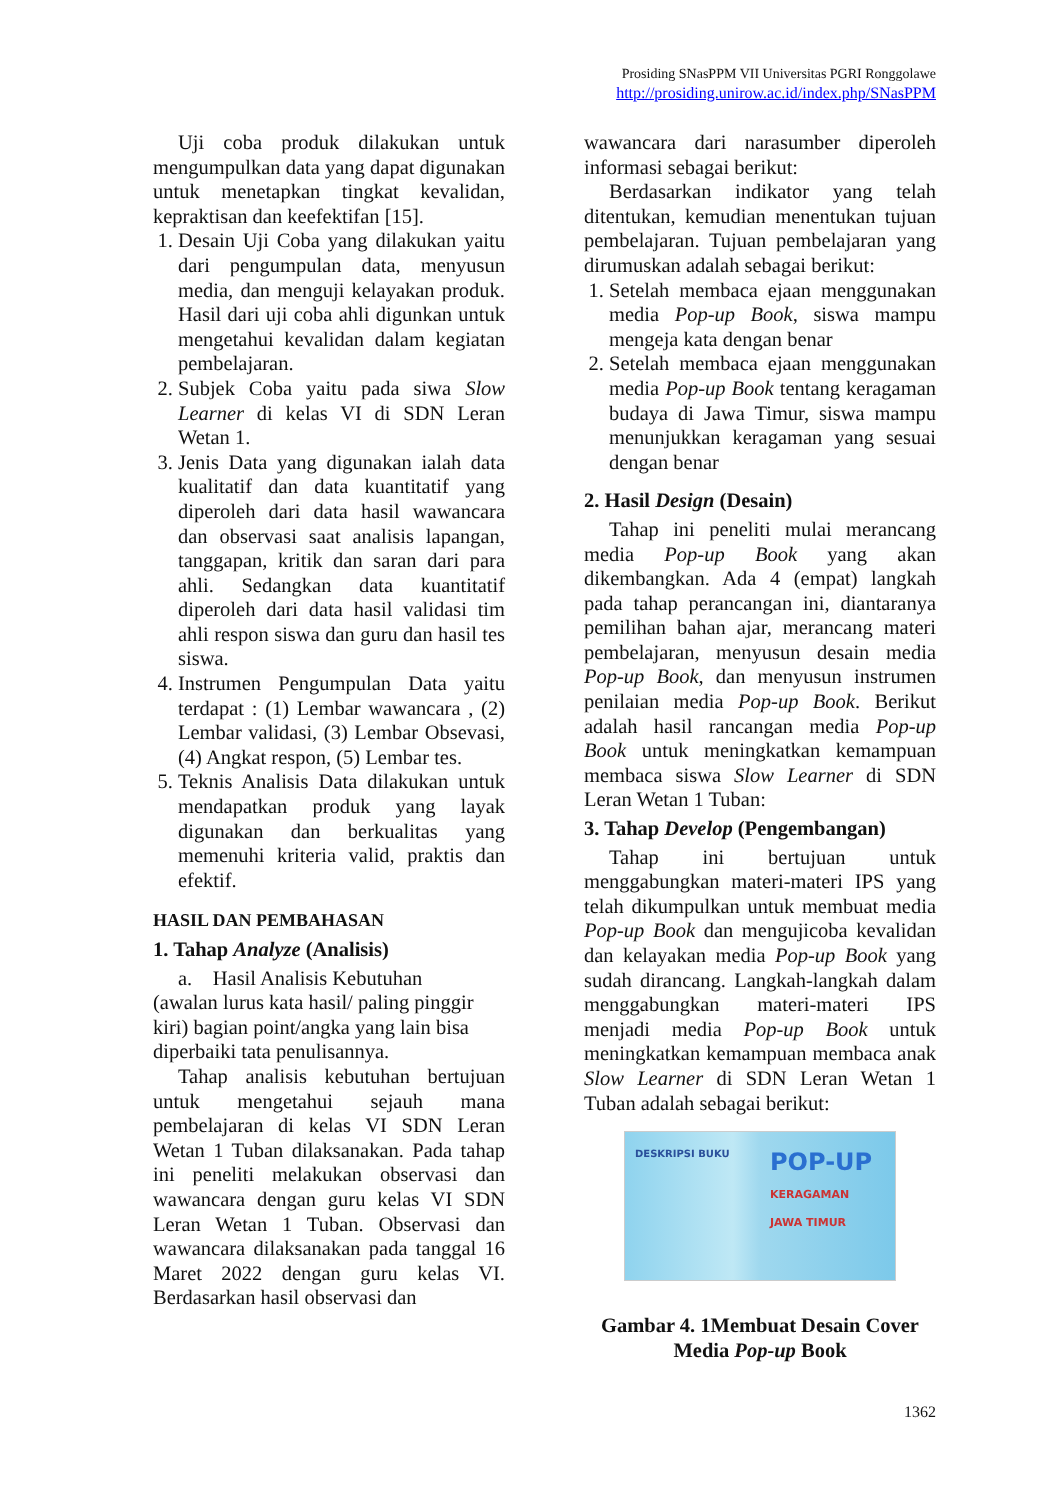Prosiding SNasPPM VII Universitas PGRI Ronggolawe
http://prosiding.unirow.ac.id/index.php/SNasPPM
Uji coba produk dilakukan untuk mengumpulkan data yang dapat digunakan untuk menetapkan tingkat kevalidan, kepraktisan dan keefektifan [15].
1. Desain Uji Coba yang dilakukan yaitu dari pengumpulan data, menyusun media, dan menguji kelayakan produk. Hasil dari uji coba ahli digunkan untuk mengetahui kevalidan dalam kegiatan pembelajaran.
2. Subjek Coba yaitu pada siwa Slow Learner di kelas VI di SDN Leran Wetan 1.
3. Jenis Data yang digunakan ialah data kualitatif dan data kuantitatif yang diperoleh dari data hasil wawancara dan observasi saat analisis lapangan, tanggapan, kritik dan saran dari para ahli. Sedangkan data kuantitatif diperoleh dari data hasil validasi tim ahli respon siswa dan guru dan hasil tes siswa.
4. Instrumen Pengumpulan Data yaitu terdapat : (1) Lembar wawancara , (2) Lembar validasi, (3) Lembar Obsevasi, (4) Angkat respon, (5) Lembar tes.
5. Teknis Analisis Data dilakukan untuk mendapatkan produk yang layak digunakan dan berkualitas yang memenuhi kriteria valid, praktis dan efektif.
HASIL DAN PEMBAHASAN
1. Tahap Analyze (Analisis)
a. Hasil Analisis Kebutuhan
(awalan lurus kata hasil/ paling pinggir kiri) bagian point/angka yang lain bisa diperbaiki tata penulisannya.
Tahap analisis kebutuhan bertujuan untuk mengetahui sejauh mana pembelajaran di kelas VI SDN Leran Wetan 1 Tuban dilaksanakan. Pada tahap ini peneliti melakukan observasi dan wawancara dengan guru kelas VI SDN Leran Wetan 1 Tuban. Observasi dan wawancara dilaksanakan pada tanggal 16 Maret 2022 dengan guru kelas VI. Berdasarkan hasil observasi dan
wawancara dari narasumber diperoleh informasi sebagai berikut:
Berdasarkan indikator yang telah ditentukan, kemudian menentukan tujuan pembelajaran. Tujuan pembelajaran yang dirumuskan adalah sebagai berikut:
1. Setelah membaca ejaan menggunakan media Pop-up Book, siswa mampu mengeja kata dengan benar
2. Setelah membaca ejaan menggunakan media Pop-up Book tentang keragaman budaya di Jawa Timur, siswa mampu menunjukkan keragaman yang sesuai dengan benar
2. Hasil Design (Desain)
Tahap ini peneliti mulai merancang media Pop-up Book yang akan dikembangkan. Ada 4 (empat) langkah pada tahap perancangan ini, diantaranya pemilihan bahan ajar, merancang materi pembelajaran, menyusun desain media Pop-up Book, dan menyusun instrumen penilaian media Pop-up Book. Berikut adalah hasil rancangan media Pop-up Book untuk meningkatkan kemampuan membaca siswa Slow Learner di SDN Leran Wetan 1 Tuban:
3. Tahap Develop (Pengembangan)
Tahap ini bertujuan untuk menggabungkan materi-materi IPS yang telah dikumpulkan untuk membuat media Pop-up Book dan mengujicoba kevalidan dan kelayakan media Pop-up Book yang sudah dirancang. Langkah-langkah dalam menggabungkan materi-materi IPS menjadi media Pop-up Book untuk meningkatkan kemampuan membaca anak Slow Learner di SDN Leran Wetan 1 Tuban adalah sebagai berikut:
DESKRIPSI BUKU
POP-UP
KERAGAMAN JAWA TIMUR
Gambar 4. 1Membuat Desain Cover
Media Pop-up Book
1362